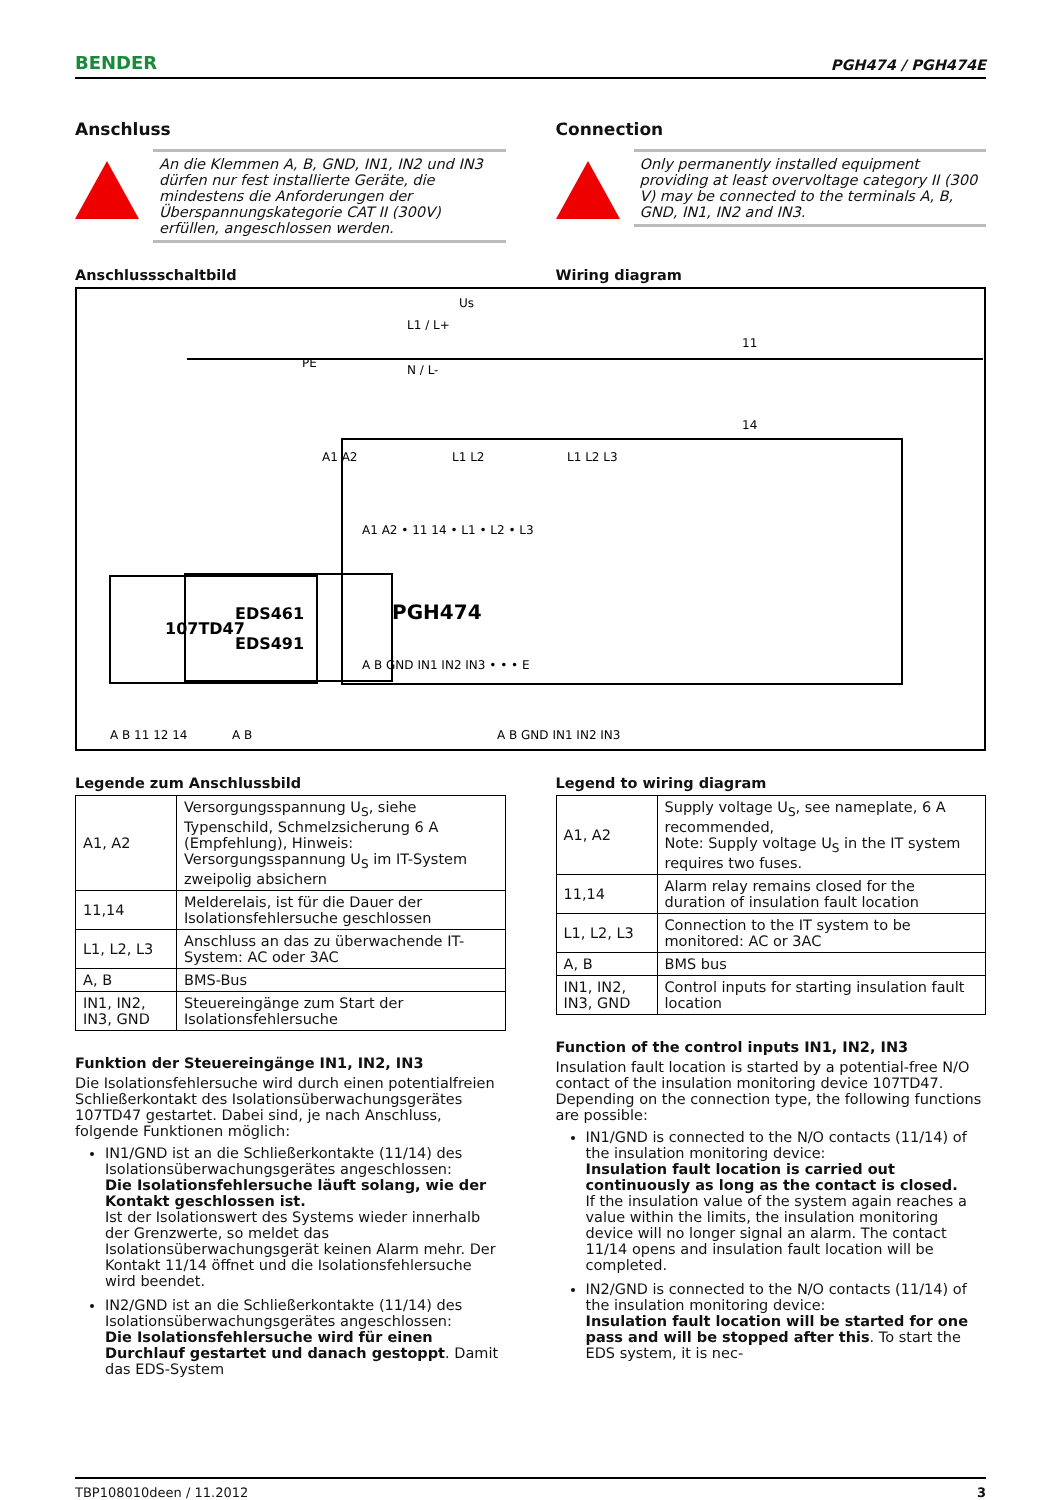BENDER PGH474 / PGH474E
Anschluss
An die Klemmen A, B, GND, IN1, IN2 und IN3 dürfen nur fest installierte Geräte, die mindestens die Anforderungen der Überspannungskategorie CAT II (300V) erfüllen, angeschlossen werden.
Connection
Only permanently installed equipment providing at least overvoltage category II (300 V) may be connected to the terminals A, B, GND, IN1, IN2 and IN3.
Anschlussschaltbild Wiring diagram
L1 / L+
N / L-
Us
A1 A2
L1 L2
L1 L2 L3
11
14
A1 A2 • 11 14 • L1 • L2 • L3
PGH474
A B GND IN1 IN2 IN3 • • • E
EDS461
EDS491
107TD47
A B
A B GND IN1 IN2 IN3
A B 11 12 14
PE
Legende zum Anschlussbild
| A1, A2 | Versorgungsspannung U<sub>S</sub>, siehe Typenschild, Schmelzsicherung 6 A (Empfehlung), Hinweis: Versorgungsspannung U<sub>S</sub> im IT-System zweipolig absichern |
| 11,14 | Melderelais, ist für die Dauer der Isolationsfehlersuche geschlossen |
| L1, L2, L3 | Anschluss an das zu überwachende IT-System: AC oder 3AC |
| A, B | BMS-Bus |
| IN1, IN2, IN3, GND | Steuereingänge zum Start der Isolationsfehlersuche |
Funktion der Steuereingänge IN1, IN2, IN3
Die Isolationsfehlersuche wird durch einen potentialfreien Schließerkontakt des Isolationsüberwachungsgerätes 107TD47 gestartet. Dabei sind, je nach Anschluss, folgende Funktionen möglich:
IN1/GND ist an die Schließerkontakte (11/14) des Isolationsüberwachungsgerätes angeschlossen:
Die Isolationsfehlersuche läuft solang, wie der Kontakt geschlossen ist.
Ist der Isolationswert des Systems wieder innerhalb der Grenzwerte, so meldet das Isolationsüberwachungsgerät keinen Alarm mehr. Der Kontakt 11/14 öffnet und die Isolationsfehlersuche wird beendet.
IN2/GND ist an die Schließerkontakte (11/14) des Isolationsüberwachungsgerätes angeschlossen:
Die Isolationsfehlersuche wird für einen Durchlauf gestartet und danach gestoppt. Damit das EDS-System
Legend to wiring diagram
| A1, A2 | Supply voltage U<sub>S</sub>, see nameplate, 6 A recommended, Note: Supply voltage U<sub>S</sub> in the IT system requires two fuses. |
| 11,14 | Alarm relay remains closed for the duration of insulation fault location |
| L1, L2, L3 | Connection to the IT system to be monitored: AC or 3AC |
| A, B | BMS bus |
| IN1, IN2, IN3, GND | Control inputs for starting insulation fault location |
Function of the control inputs IN1, IN2, IN3
Insulation fault location is started by a potential-free N/O contact of the insulation monitoring device 107TD47. Depending on the connection type, the following functions are possible:
IN1/GND is connected to the N/O contacts (11/14) of the insulation monitoring device:
Insulation fault location is carried out continuously as long as the contact is closed.
If the insulation value of the system again reaches a value within the limits, the insulation monitoring device will no longer signal an alarm. The contact 11/14 opens and insulation fault location will be completed.
IN2/GND is connected to the N/O contacts (11/14) of the insulation monitoring device:
Insulation fault location will be started for one pass and will be stopped after this. To start the EDS system, it is nec-
TBP108010deen / 11.2012 3